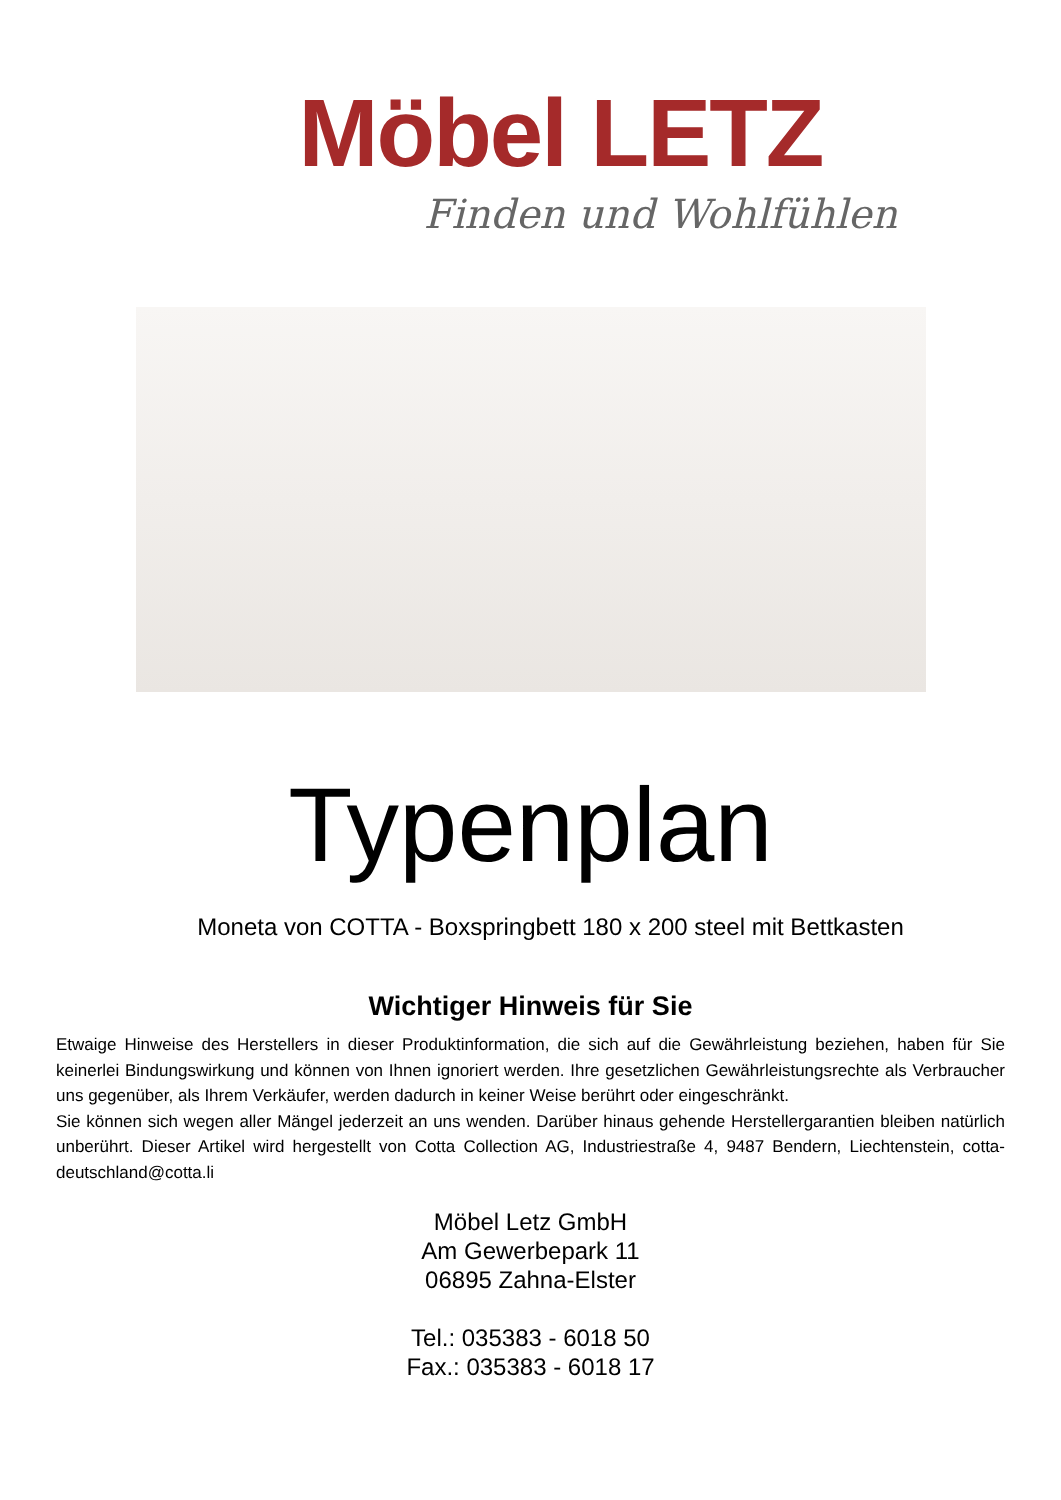Möbel LETZ
Finden und Wohlfühlen
Typenplan
Moneta von COTTA - Boxspringbett 180 x 200 steel mit Bettkasten
Wichtiger Hinweis für Sie
Etwaige Hinweise des Herstellers in dieser Produktinformation, die sich auf die Gewährleistung beziehen, haben für Sie keinerlei Bindungswirkung und können von Ihnen ignoriert werden. Ihre gesetzlichen Gewährleistungsrechte als Verbraucher uns gegenüber, als Ihrem Verkäufer, werden dadurch in keiner Weise berührt oder eingeschränkt.
Sie können sich wegen aller Mängel jederzeit an uns wenden. Darüber hinaus gehende Herstellergarantien bleiben natürlich unberührt. Dieser Artikel wird hergestellt von Cotta Collection AG, Industriestraße 4, 9487 Bendern, Liechtenstein, cotta-deutschland@cotta.li
Möbel Letz GmbH
Am Gewerbepark 11
06895 Zahna-Elster
Tel.: 035383 - 6018 50
Fax.: 035383 - 6018 17